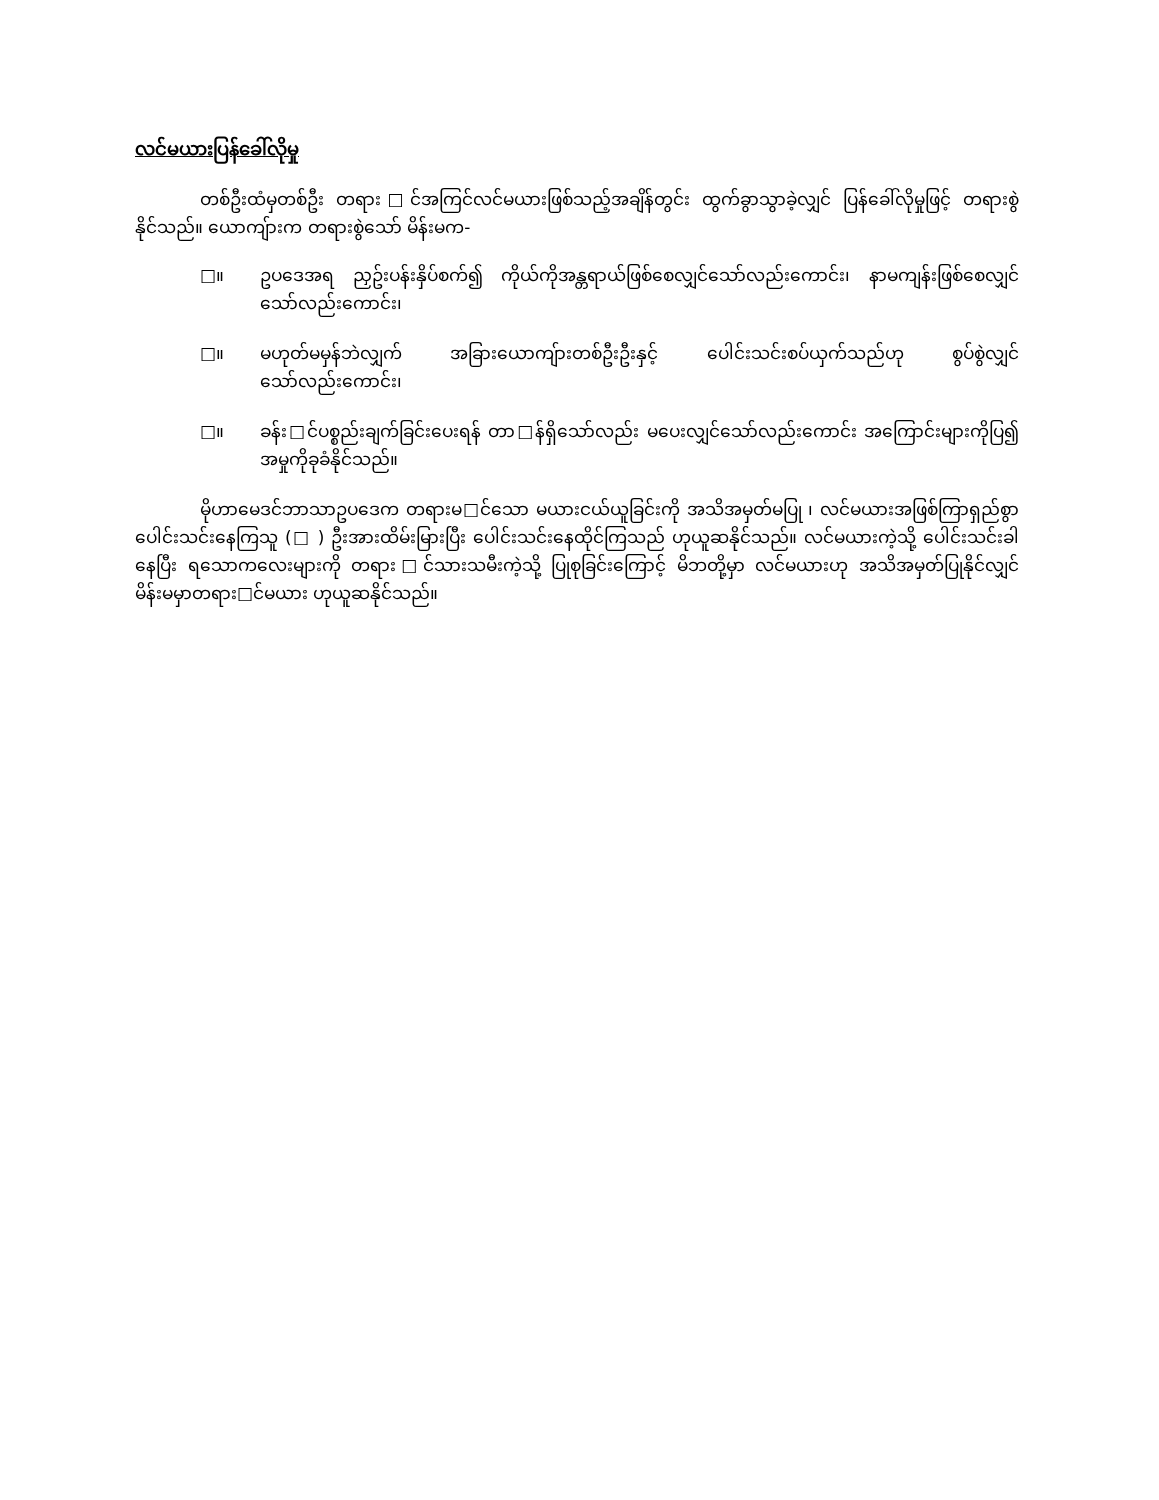လင်မယားပြန်ခေါ်လိုမှု
တစ်ဦးထံမှတစ်ဦး တရား□င်အကြင်လင်မယားဖြစ်သည့်အချိန်တွင်း ထွက်ခွာသွာခဲ့လျှင် ပြန်ခေါ်လိုမှုဖြင့် တရားစွဲနိုင်သည်။ ယောကျ်ားက တရားစွဲသော် မိန်းမက-
□။ ဥပဒေအရ ညှဥ်းပန်းနှိပ်စက်၍ ကိုယ်ကိုအန္တရာယ်ဖြစ်စေလျှင်သော်လည်းကောင်း၊ နာမကျန်းဖြစ်စေလျှင်သော်လည်းကောင်း၊
□။ မဟုတ်မမှန်ဘဲလျှက် အခြားယောကျ်ားတစ်ဦးဦးနှင့် ပေါင်းသင်းစပ်ယှက်သည်ဟု စွပ်စွဲလျှင်သော်လည်းကောင်း၊
□။ ခန်း□င်ပစ္စည်းချက်ခြင်းပေးရန် တာ□န်ရှိသော်လည်း မပေးလျှင်သော်လည်းကောင်း အကြောင်းများကိုပြ၍ အမှုကိုခုခံနိုင်သည်။
မိုဟာမေဒင်ဘာသာဥပဒေက တရားမ□င်သော မယားငယ်ယူခြင်းကို အသိအမှတ်မပြု ၊ လင်မယားအဖြစ်ကြာရှည်စွာ ပေါင်းသင်းနေကြသူ (□ ) ဦးအားထိမ်းမြားပြီး ပေါင်းသင်းနေထိုင်ကြသည် ဟုယူဆနိုင်သည်။ လင်မယားကဲ့သို့ ပေါင်းသင်းခါနေပြီး ရသောကလေးများကို တရား□င်သားသမီးကဲ့သို့ ပြုစုခြင်းကြောင့် မိဘတို့မှာ လင်မယားဟု အသိအမှတ်ပြုနိုင်လျှင် မိန်းမမှာတရား□င်မယား ဟုယူဆနိုင်သည်။